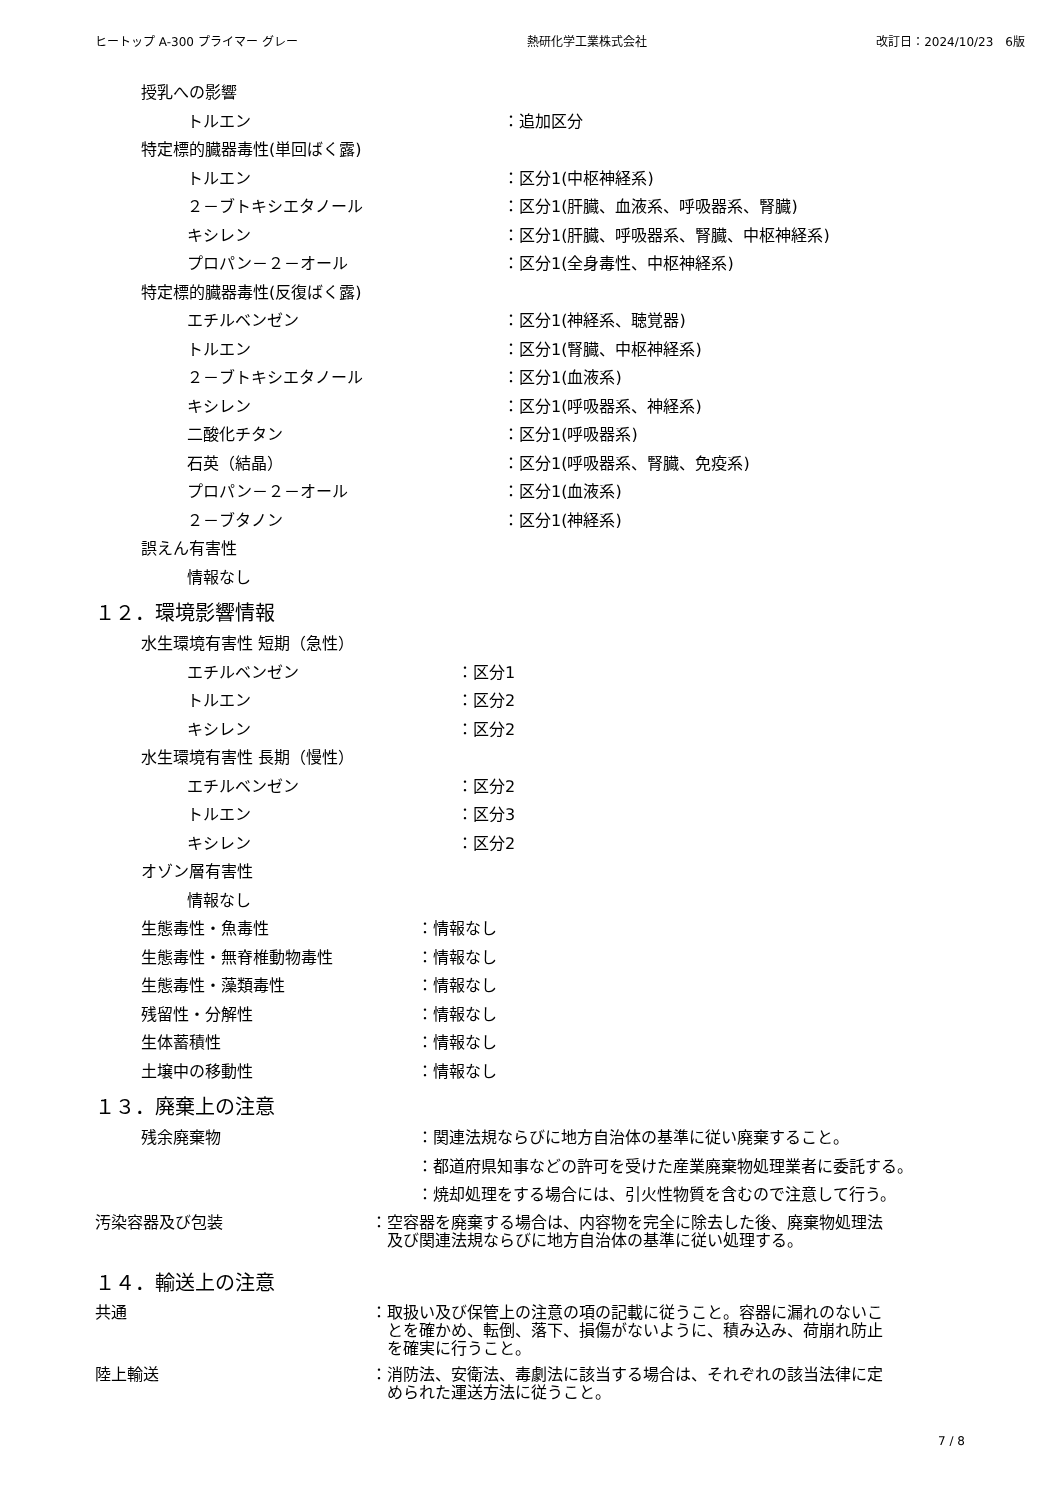ヒートップ A-300 プライマー グレー 熱研化学工業株式会社 改訂日：2024/10/23　6版
授乳への影響
トルエン ：追加区分
特定標的臓器毒性(単回ばく露)
トルエン ：区分1(中枢神経系)
２－ブトキシエタノール ：区分1(肝臓、血液系、呼吸器系、腎臓)
キシレン ：区分1(肝臓、呼吸器系、腎臓、中枢神経系)
プロパン－２－オール ：区分1(全身毒性、中枢神経系)
特定標的臓器毒性(反復ばく露)
エチルベンゼン ：区分1(神経系、聴覚器)
トルエン ：区分1(腎臓、中枢神経系)
２－ブトキシエタノール ：区分1(血液系)
キシレン ：区分1(呼吸器系、神経系)
二酸化チタン ：区分1(呼吸器系)
石英（結晶） ：区分1(呼吸器系、腎臓、免疫系)
プロパン－２－オール ：区分1(血液系)
２－ブタノン ：区分1(神経系)
誤えん有害性
情報なし
１２．環境影響情報
水生環境有害性 短期（急性）
エチルベンゼン ：区分1
トルエン ：区分2
キシレン ：区分2
水生環境有害性 長期（慢性）
エチルベンゼン ：区分2
トルエン ：区分3
キシレン ：区分2
オゾン層有害性
情報なし
生態毒性・魚毒性 ：情報なし
生態毒性・無脊椎動物毒性 ：情報なし
生態毒性・藻類毒性 ：情報なし
残留性・分解性 ：情報なし
生体蓄積性 ：情報なし
土壌中の移動性 ：情報なし
１３．廃棄上の注意
残余廃棄物 ：関連法規ならびに地方自治体の基準に従い廃棄すること。
：都道府県知事などの許可を受けた産業廃棄物処理業者に委託する。
：焼却処理をする場合には、引火性物質を含むので注意して行う。
汚染容器及び包装 ：空容器を廃棄する場合は、内容物を完全に除去した後、廃棄物処理法
　及び関連法規ならびに地方自治体の基準に従い処理する。
１４．輸送上の注意
共通 ：取扱い及び保管上の注意の項の記載に従うこと。容器に漏れのないこ
　とを確かめ、転倒、落下、損傷がないように、積み込み、荷崩れ防止
　を確実に行うこと。
陸上輸送 ：消防法、安衛法、毒劇法に該当する場合は、それぞれの該当法律に定
　められた運送方法に従うこと。
7 / 8